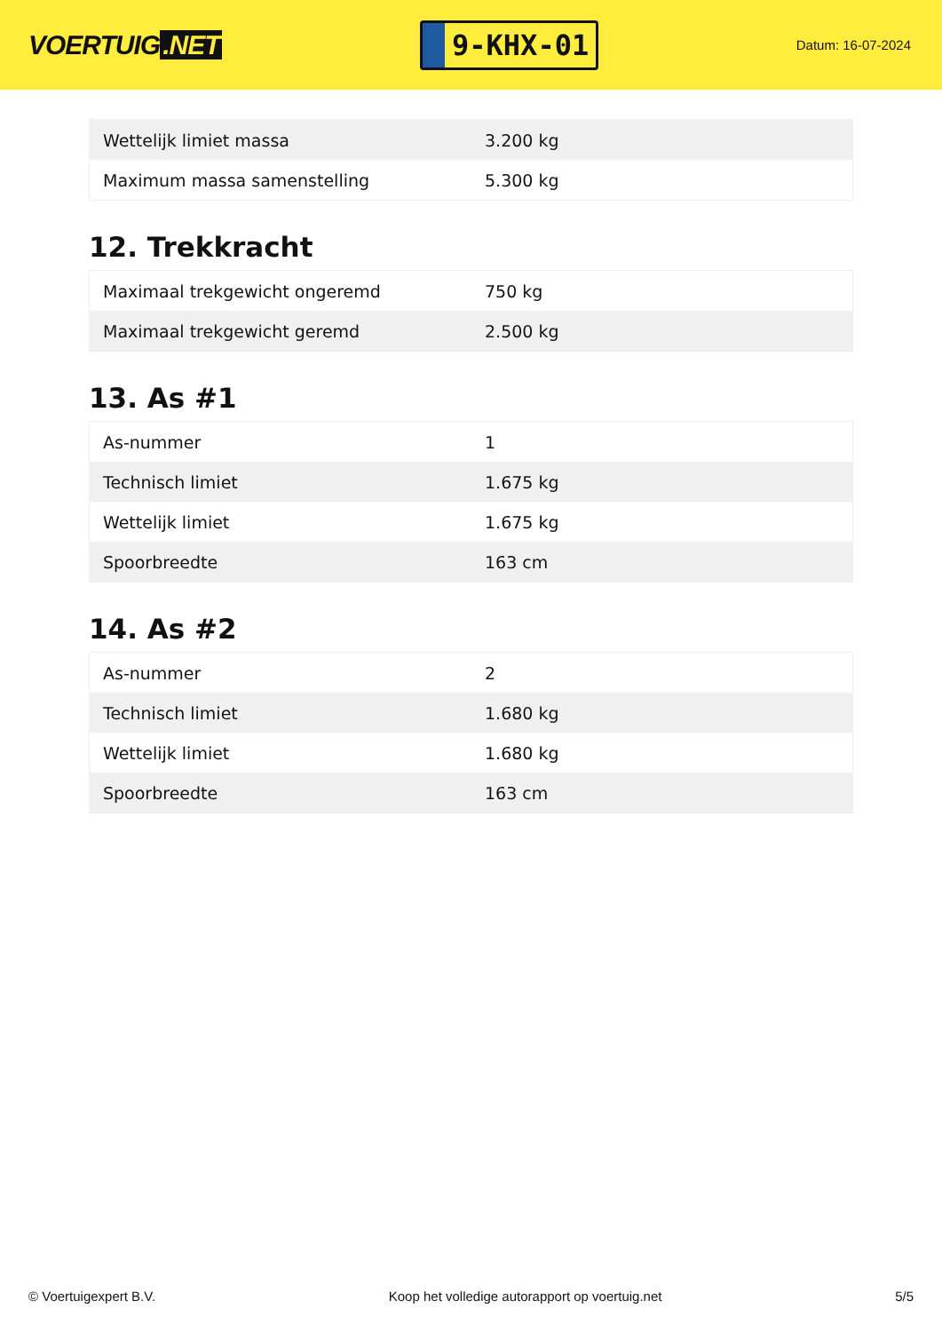VOERTUIG.NET
9-KHX-01
Datum: 16-07-2024
| Wettelijk limiet massa | 3.200 kg |
| Maximum massa samenstelling | 5.300 kg |
12. Trekkracht
| Maximaal trekgewicht ongeremd | 750 kg |
| Maximaal trekgewicht geremd | 2.500 kg |
13. As #1
| As-nummer | 1 |
| Technisch limiet | 1.675 kg |
| Wettelijk limiet | 1.675 kg |
| Spoorbreedte | 163 cm |
14. As #2
| As-nummer | 2 |
| Technisch limiet | 1.680 kg |
| Wettelijk limiet | 1.680 kg |
| Spoorbreedte | 163 cm |
© Voertuigexpert B.V. Koop het volledige autorapport op voertuig.net 5/5